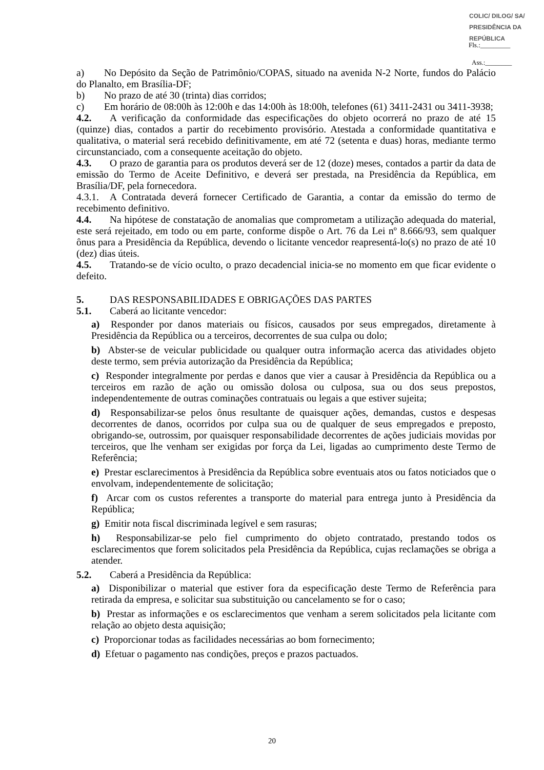COLIC/ DILOG/ SA/ PRESIDÊNCIA DA REPÚBLICA
Fls.:_________
Ass.:________
a) No Depósito da Seção de Patrimônio/COPAS, situado na avenida N-2 Norte, fundos do Palácio do Planalto, em Brasília-DF;
b) No prazo de até 30 (trinta) dias corridos;
c) Em horário de 08:00h às 12:00h e das 14:00h às 18:00h, telefones (61) 3411-2431 ou 3411-3938;
4.2. A verificação da conformidade das especificações do objeto ocorrerá no prazo de até 15 (quinze) dias, contados a partir do recebimento provisório. Atestada a conformidade quantitativa e qualitativa, o material será recebido definitivamente, em até 72 (setenta e duas) horas, mediante termo circunstanciado, com a consequente aceitação do objeto.
4.3. O prazo de garantia para os produtos deverá ser de 12 (doze) meses, contados a partir da data de emissão do Termo de Aceite Definitivo, e deverá ser prestada, na Presidência da República, em Brasília/DF, pela fornecedora.
4.3.1. A Contratada deverá fornecer Certificado de Garantia, a contar da emissão do termo de recebimento definitivo.
4.4. Na hipótese de constatação de anomalias que comprometam a utilização adequada do material, este será rejeitado, em todo ou em parte, conforme dispõe o Art. 76 da Lei nº 8.666/93, sem qualquer ônus para a Presidência da República, devendo o licitante vencedor reapresentá-lo(s) no prazo de até 10 (dez) dias úteis.
4.5. Tratando-se de vício oculto, o prazo decadencial inicia-se no momento em que ficar evidente o defeito.
5. DAS RESPONSABILIDADES E OBRIGAÇÕES DAS PARTES
5.1. Caberá ao licitante vencedor:
a) Responder por danos materiais ou físicos, causados por seus empregados, diretamente à Presidência da República ou a terceiros, decorrentes de sua culpa ou dolo;
b) Abster-se de veicular publicidade ou qualquer outra informação acerca das atividades objeto deste termo, sem prévia autorização da Presidência da República;
c) Responder integralmente por perdas e danos que vier a causar à Presidência da República ou a terceiros em razão de ação ou omissão dolosa ou culposa, sua ou dos seus prepostos, independentemente de outras cominações contratuais ou legais a que estiver sujeita;
d) Responsabilizar-se pelos ônus resultante de quaisquer ações, demandas, custos e despesas decorrentes de danos, ocorridos por culpa sua ou de qualquer de seus empregados e preposto, obrigando-se, outrossim, por quaisquer responsabilidade decorrentes de ações judiciais movidas por terceiros, que lhe venham ser exigidas por força da Lei, ligadas ao cumprimento deste Termo de Referência;
e) Prestar esclarecimentos à Presidência da República sobre eventuais atos ou fatos noticiados que o envolvam, independentemente de solicitação;
f) Arcar com os custos referentes a transporte do material para entrega junto à Presidência da República;
g) Emitir nota fiscal discriminada legível e sem rasuras;
h) Responsabilizar-se pelo fiel cumprimento do objeto contratado, prestando todos os esclarecimentos que forem solicitados pela Presidência da República, cujas reclamações se obriga a atender.
5.2. Caberá a Presidência da República:
a) Disponibilizar o material que estiver fora da especificação deste Termo de Referência para retirada da empresa, e solicitar sua substituição ou cancelamento se for o caso;
b) Prestar as informações e os esclarecimentos que venham a serem solicitados pela licitante com relação ao objeto desta aquisição;
c) Proporcionar todas as facilidades necessárias ao bom fornecimento;
d) Efetuar o pagamento nas condições, preços e prazos pactuados.
20